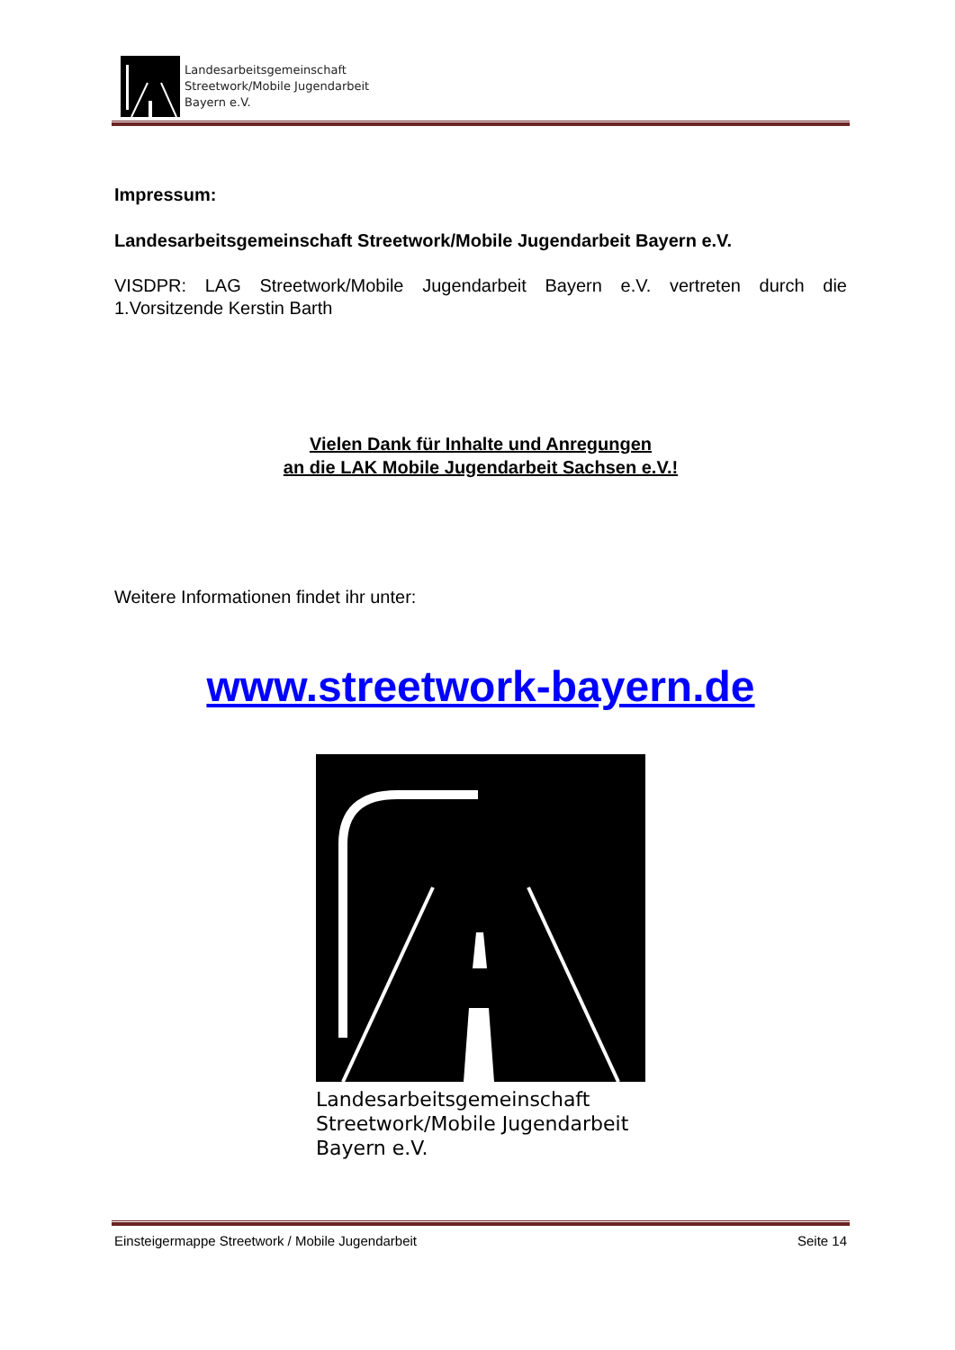Landesarbeitsgemeinschaft
Streetwork/Mobile Jugendarbeit
Bayern e.V.
Impressum:
Landesarbeitsgemeinschaft Streetwork/Mobile Jugendarbeit Bayern e.V.
VISDPR: LAG Streetwork/Mobile Jugendarbeit Bayern e.V. vertreten durch die 1.Vorsitzende Kerstin Barth
Vielen Dank für Inhalte und Anregungen
an die LAK Mobile Jugendarbeit Sachsen e.V.!
Weitere Informationen findet ihr unter:
www.streetwork-bayern.de
Landesarbeitsgemeinschaft
Streetwork/Mobile Jugendarbeit
Bayern e.V.
Einsteigermappe Streetwork / Mobile Jugendarbeit Seite 14